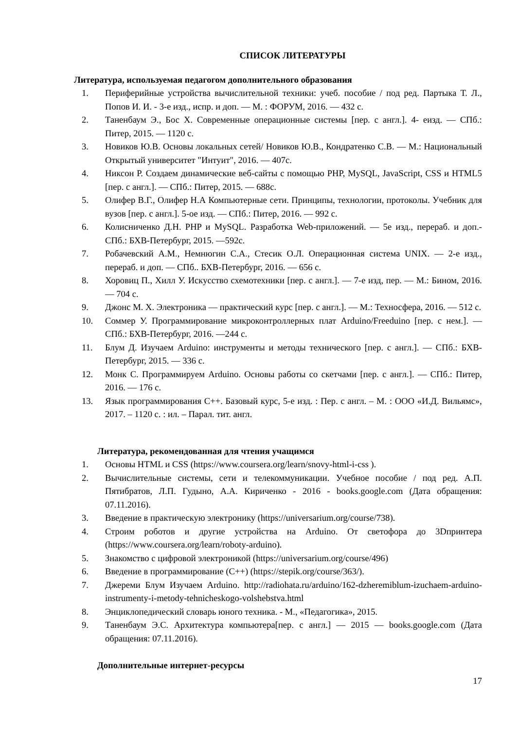СПИСОК ЛИТЕРАТУРЫ
Литература, используемая педагогом дополнительного образования
1. Периферийные устройства вычислительной техники: учеб. пособие / под ред. Партыка Т. Л., Попов И. И. - 3-е изд., испр. и доп. — М. : ФОРУМ, 2016. — 432 с.
2. Таненбаум Э., Бос Х. Современные операционные системы [пер. с англ.]. 4- еизд. — СПб.: Питер, 2015. — 1120 с.
3. Новиков Ю.В. Основы локальных сетей/ Новиков Ю.В., Кондратенко С.В. — М.: Национальный Открытый университет "Интуит", 2016. — 407с.
4. Никсон Р. Создаем динамические веб-сайты с помощью PHP, MySQL, JavaScript, CSS и HTML5 [пер. с англ.]. — СПб.: Питер, 2015. — 688с.
5. Олифер В.Г., Олифер Н.А Компьютерные сети. Принципы, технологии, протоколы. Учебник для вузов [пер. с англ.]. 5-ое изд. — СПб.: Питер, 2016. — 992 с.
6. Колисниченко Д.Н. PHP и MySQL. Разработка Web-приложений. — 5е изд., перераб. и доп.- СПб.: БХВ-Петербург, 2015. —592с.
7. Робачевский А.М., Немнюгин С.А., Стесик О.Л. Операционная система UNIX. — 2-е изд., перераб. и доп. — СПб.. БХВ-Петербург, 2016. — 656 с.
8. Хоровиц П., Хилл У. Искусство схемотехники [пер. с англ.]. — 7-е изд, пер. — М.: Бином, 2016. — 704 с.
9. Джонс М. Х. Электроника — практический курс [пер. с англ.]. — М.: Техносфера, 2016. — 512 с.
10. Соммер У. Программирование микроконтроллерных плат Arduino/Freeduino [пер. с нем.]. — СПб.: БХВ-Петербург, 2016. —244 с.
11. Блум Д. Изучаем Arduino: инструменты и методы технического [пер. с англ.]. — СПб.: БХВ-Петербург, 2015. — 336 с.
12. Монк С. Программируем Arduino. Основы работы со скетчами [пер. с англ.]. — СПб.: Питер, 2016. — 176 с.
13. Язык программирования C++. Базовый курс, 5-е изд. : Пер. с англ. – М. : ООО «И.Д. Вильямс», 2017. – 1120 с. : ил. – Парал. тит. англ.
Литература, рекомендованная для чтения учащимся
1. Основы HTML и CSS (https://www.coursera.org/learn/snovy-html-i-css ).
2. Вычислительные системы, сети и телекоммуникации. Учебное пособие / под ред. А.П. Пятибратов, Л.П. Гудыно, А.А. Кириченко - 2016 - books.google.com (Дата обращения: 07.11.2016).
3. Введение в практическую электронику (https://universarium.org/course/738).
4. Строим роботов и другие устройства на Arduino. От светофора до 3Dпринтера (https://www.coursera.org/learn/roboty-arduino).
5. Знакомство с цифровой электроникой (https://universarium.org/course/496)
6. Введение в программирование (C++) (https://stepik.org/course/363/).
7. Джереми Блум Изучаем Arduino. http://radiohata.ru/arduino/162-dzheremiblum-izuchaem-arduino-instrumenty-i-metody-tehnicheskogo-volshebstva.html
8. Энциклопедический словарь юного техника. - М., «Педагогика», 2015.
9. Таненбаум Э.С. Архитектура компьютера[пер. с англ.] — 2015 — books.google.com (Дата обращения: 07.11.2016).
Дополнительные интернет-ресурсы
17